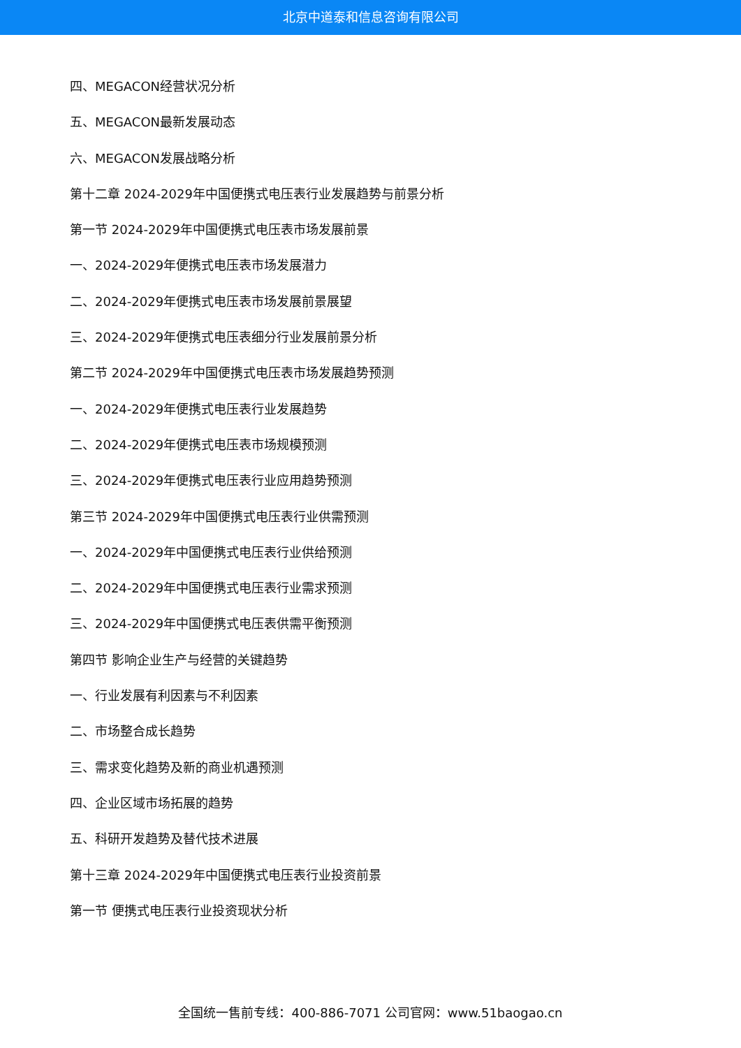北京中道泰和信息咨询有限公司
四、MEGACON经营状况分析
五、MEGACON最新发展动态
六、MEGACON发展战略分析
第十二章 2024-2029年中国便携式电压表行业发展趋势与前景分析
第一节 2024-2029年中国便携式电压表市场发展前景
一、2024-2029年便携式电压表市场发展潜力
二、2024-2029年便携式电压表市场发展前景展望
三、2024-2029年便携式电压表细分行业发展前景分析
第二节 2024-2029年中国便携式电压表市场发展趋势预测
一、2024-2029年便携式电压表行业发展趋势
二、2024-2029年便携式电压表市场规模预测
三、2024-2029年便携式电压表行业应用趋势预测
第三节 2024-2029年中国便携式电压表行业供需预测
一、2024-2029年中国便携式电压表行业供给预测
二、2024-2029年中国便携式电压表行业需求预测
三、2024-2029年中国便携式电压表供需平衡预测
第四节 影响企业生产与经营的关键趋势
一、行业发展有利因素与不利因素
二、市场整合成长趋势
三、需求变化趋势及新的商业机遇预测
四、企业区域市场拓展的趋势
五、科研开发趋势及替代技术进展
第十三章 2024-2029年中国便携式电压表行业投资前景
第一节 便携式电压表行业投资现状分析
全国统一售前专线：400-886-7071 公司官网：www.51baogao.cn